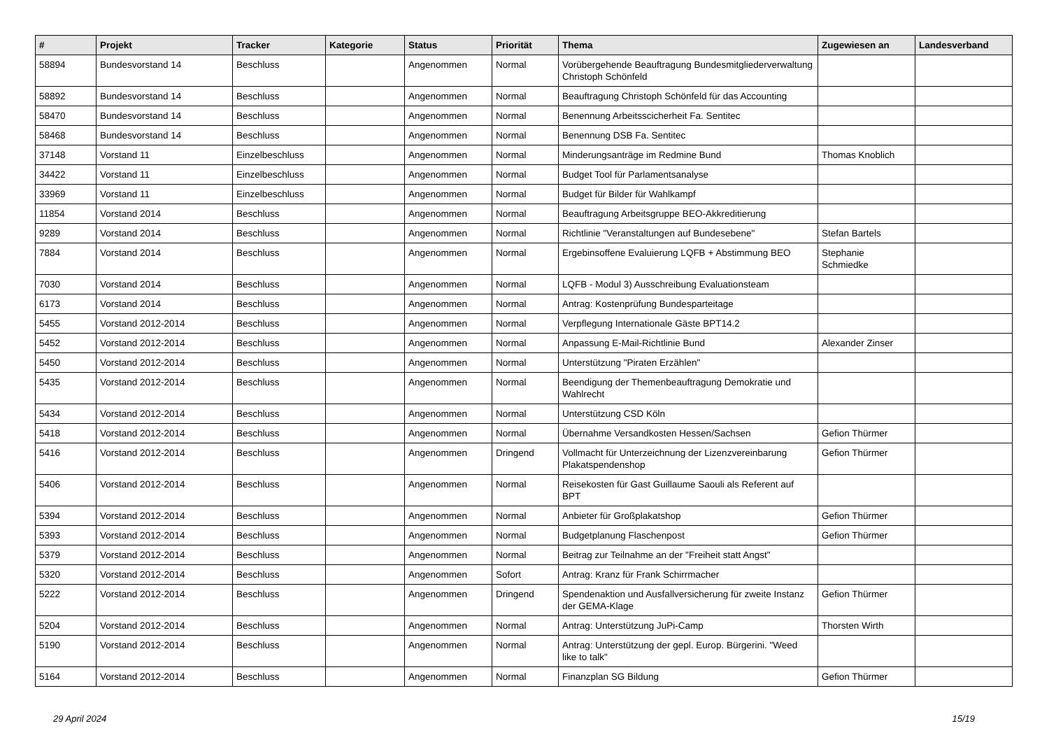| # | Projekt | Tracker | Kategorie | Status | Priorität | Thema | Zugewiesen an | Landesverband |
| --- | --- | --- | --- | --- | --- | --- | --- | --- |
| 58894 | Bundesvorstand 14 | Beschluss | | Angenommen | Normal | Vorübergehende Beauftragung Bundesmitgliederverwaltung Christoph Schönfeld | | |
| 58892 | Bundesvorstand 14 | Beschluss | | Angenommen | Normal | Beauftragung Christoph Schönfeld für das Accounting | | |
| 58470 | Bundesvorstand 14 | Beschluss | | Angenommen | Normal | Benennung Arbeitsscicherheit Fa. Sentitec | | |
| 58468 | Bundesvorstand 14 | Beschluss | | Angenommen | Normal | Benennung DSB Fa. Sentitec | | |
| 37148 | Vorstand 11 | Einzelbeschluss | | Angenommen | Normal | Minderungsanträge im Redmine Bund | Thomas Knoblich | |
| 34422 | Vorstand 11 | Einzelbeschluss | | Angenommen | Normal | Budget Tool für Parlamentsanalyse | | |
| 33969 | Vorstand 11 | Einzelbeschluss | | Angenommen | Normal | Budget für Bilder für Wahlkampf | | |
| 11854 | Vorstand 2014 | Beschluss | | Angenommen | Normal | Beauftragung Arbeitsgruppe BEO-Akkreditierung | | |
| 9289 | Vorstand 2014 | Beschluss | | Angenommen | Normal | Richtlinie "Veranstaltungen auf Bundesebene" | Stefan Bartels | |
| 7884 | Vorstand 2014 | Beschluss | | Angenommen | Normal | Ergebinsoffene Evaluierung LQFB + Abstimmung BEO | Stephanie Schmiedke | |
| 7030 | Vorstand 2014 | Beschluss | | Angenommen | Normal | LQFB - Modul 3) Ausschreibung Evaluationsteam | | |
| 6173 | Vorstand 2014 | Beschluss | | Angenommen | Normal | Antrag: Kostenprüfung Bundesparteitage | | |
| 5455 | Vorstand 2012-2014 | Beschluss | | Angenommen | Normal | Verpflegung Internationale Gäste BPT14.2 | | |
| 5452 | Vorstand 2012-2014 | Beschluss | | Angenommen | Normal | Anpassung E-Mail-Richtlinie Bund | Alexander Zinser | |
| 5450 | Vorstand 2012-2014 | Beschluss | | Angenommen | Normal | Unterstützung "Piraten Erzählen" | | |
| 5435 | Vorstand 2012-2014 | Beschluss | | Angenommen | Normal | Beendigung der Themenbeauftragung Demokratie und Wahlrecht | | |
| 5434 | Vorstand 2012-2014 | Beschluss | | Angenommen | Normal | Unterstützung CSD Köln | | |
| 5418 | Vorstand 2012-2014 | Beschluss | | Angenommen | Normal | Übernahme Versandkosten Hessen/Sachsen | Gefion Thürmer | |
| 5416 | Vorstand 2012-2014 | Beschluss | | Angenommen | Dringend | Vollmacht für Unterzeichnung der Lizenzvereinbarung Plakatspendenshop | Gefion Thürmer | |
| 5406 | Vorstand 2012-2014 | Beschluss | | Angenommen | Normal | Reisekosten für Gast Guillaume Saouli als Referent auf BPT | | |
| 5394 | Vorstand 2012-2014 | Beschluss | | Angenommen | Normal | Anbieter für Großplakatshop | Gefion Thürmer | |
| 5393 | Vorstand 2012-2014 | Beschluss | | Angenommen | Normal | Budgetplanung Flaschenpost | Gefion Thürmer | |
| 5379 | Vorstand 2012-2014 | Beschluss | | Angenommen | Normal | Beitrag zur Teilnahme an der "Freiheit statt Angst" | | |
| 5320 | Vorstand 2012-2014 | Beschluss | | Angenommen | Sofort | Antrag: Kranz für Frank Schirrmacher | | |
| 5222 | Vorstand 2012-2014 | Beschluss | | Angenommen | Dringend | Spendenaktion und Ausfallversicherung für zweite Instanz der GEMA-Klage | Gefion Thürmer | |
| 5204 | Vorstand 2012-2014 | Beschluss | | Angenommen | Normal | Antrag: Unterstützung JuPi-Camp | Thorsten Wirth | |
| 5190 | Vorstand 2012-2014 | Beschluss | | Angenommen | Normal | Antrag: Unterstützung der gepl. Europ. Bürgerini. "Weed like to talk" | | |
| 5164 | Vorstand 2012-2014 | Beschluss | | Angenommen | Normal | Finanzplan SG Bildung | Gefion Thürmer | |
29 April 2024 15/19